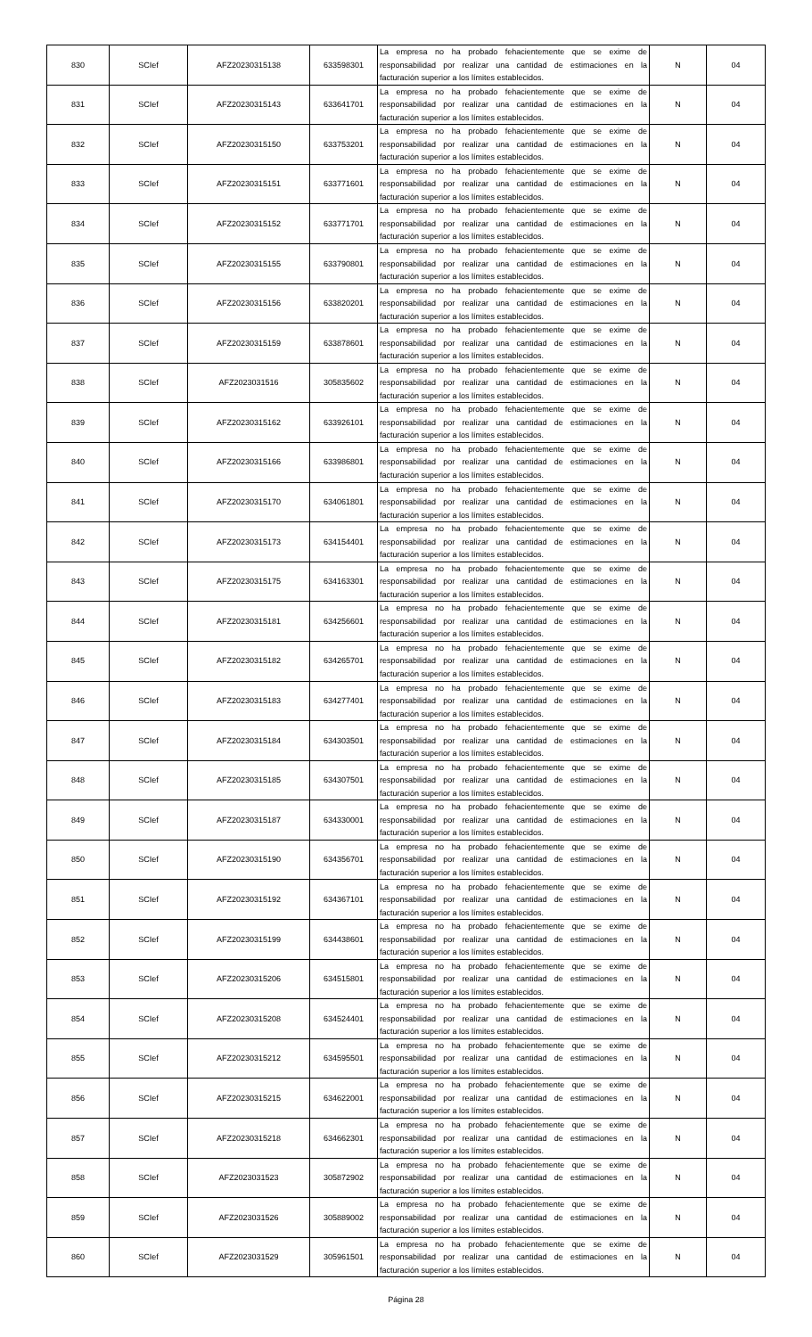| 830 | SCIef | AFZ20230315138 | 633598301 | La empresa no ha probado fehacientemente que se exime de responsabilidad por realizar una cantidad de estimaciones en la facturación superior a los límites establecidos. | N | 04 |
| 831 | SCIef | AFZ20230315143 | 633641701 | La empresa no ha probado fehacientemente que se exime de responsabilidad por realizar una cantidad de estimaciones en la facturación superior a los límites establecidos. | N | 04 |
| 832 | SCIef | AFZ20230315150 | 633753201 | La empresa no ha probado fehacientemente que se exime de responsabilidad por realizar una cantidad de estimaciones en la facturación superior a los límites establecidos. | N | 04 |
| 833 | SCIef | AFZ20230315151 | 633771601 | La empresa no ha probado fehacientemente que se exime de responsabilidad por realizar una cantidad de estimaciones en la facturación superior a los límites establecidos. | N | 04 |
| 834 | SCIef | AFZ20230315152 | 633771701 | La empresa no ha probado fehacientemente que se exime de responsabilidad por realizar una cantidad de estimaciones en la facturación superior a los límites establecidos. | N | 04 |
| 835 | SCIef | AFZ20230315155 | 633790801 | La empresa no ha probado fehacientemente que se exime de responsabilidad por realizar una cantidad de estimaciones en la facturación superior a los límites establecidos. | N | 04 |
| 836 | SCIef | AFZ20230315156 | 633820201 | La empresa no ha probado fehacientemente que se exime de responsabilidad por realizar una cantidad de estimaciones en la facturación superior a los límites establecidos. | N | 04 |
| 837 | SCIef | AFZ20230315159 | 633878601 | La empresa no ha probado fehacientemente que se exime de responsabilidad por realizar una cantidad de estimaciones en la facturación superior a los límites establecidos. | N | 04 |
| 838 | SCIef | AFZ2023031516 | 305835602 | La empresa no ha probado fehacientemente que se exime de responsabilidad por realizar una cantidad de estimaciones en la facturación superior a los límites establecidos. | N | 04 |
| 839 | SCIef | AFZ20230315162 | 633926101 | La empresa no ha probado fehacientemente que se exime de responsabilidad por realizar una cantidad de estimaciones en la facturación superior a los límites establecidos. | N | 04 |
| 840 | SCIef | AFZ20230315166 | 633986801 | La empresa no ha probado fehacientemente que se exime de responsabilidad por realizar una cantidad de estimaciones en la facturación superior a los límites establecidos. | N | 04 |
| 841 | SCIef | AFZ20230315170 | 634061801 | La empresa no ha probado fehacientemente que se exime de responsabilidad por realizar una cantidad de estimaciones en la facturación superior a los límites establecidos. | N | 04 |
| 842 | SCIef | AFZ20230315173 | 634154401 | La empresa no ha probado fehacientemente que se exime de responsabilidad por realizar una cantidad de estimaciones en la facturación superior a los límites establecidos. | N | 04 |
| 843 | SCIef | AFZ20230315175 | 634163301 | La empresa no ha probado fehacientemente que se exime de responsabilidad por realizar una cantidad de estimaciones en la facturación superior a los límites establecidos. | N | 04 |
| 844 | SCIef | AFZ20230315181 | 634256601 | La empresa no ha probado fehacientemente que se exime de responsabilidad por realizar una cantidad de estimaciones en la facturación superior a los límites establecidos. | N | 04 |
| 845 | SCIef | AFZ20230315182 | 634265701 | La empresa no ha probado fehacientemente que se exime de responsabilidad por realizar una cantidad de estimaciones en la facturación superior a los límites establecidos. | N | 04 |
| 846 | SCIef | AFZ20230315183 | 634277401 | La empresa no ha probado fehacientemente que se exime de responsabilidad por realizar una cantidad de estimaciones en la facturación superior a los límites establecidos. | N | 04 |
| 847 | SCIef | AFZ20230315184 | 634303501 | La empresa no ha probado fehacientemente que se exime de responsabilidad por realizar una cantidad de estimaciones en la facturación superior a los límites establecidos. | N | 04 |
| 848 | SCIef | AFZ20230315185 | 634307501 | La empresa no ha probado fehacientemente que se exime de responsabilidad por realizar una cantidad de estimaciones en la facturación superior a los límites establecidos. | N | 04 |
| 849 | SCIef | AFZ20230315187 | 634330001 | La empresa no ha probado fehacientemente que se exime de responsabilidad por realizar una cantidad de estimaciones en la facturación superior a los límites establecidos. | N | 04 |
| 850 | SCIef | AFZ20230315190 | 634356701 | La empresa no ha probado fehacientemente que se exime de responsabilidad por realizar una cantidad de estimaciones en la facturación superior a los límites establecidos. | N | 04 |
| 851 | SCIef | AFZ20230315192 | 634367101 | La empresa no ha probado fehacientemente que se exime de responsabilidad por realizar una cantidad de estimaciones en la facturación superior a los límites establecidos. | N | 04 |
| 852 | SCIef | AFZ20230315199 | 634438601 | La empresa no ha probado fehacientemente que se exime de responsabilidad por realizar una cantidad de estimaciones en la facturación superior a los límites establecidos. | N | 04 |
| 853 | SCIef | AFZ20230315206 | 634515801 | La empresa no ha probado fehacientemente que se exime de responsabilidad por realizar una cantidad de estimaciones en la facturación superior a los límites establecidos. | N | 04 |
| 854 | SCIef | AFZ20230315208 | 634524401 | La empresa no ha probado fehacientemente que se exime de responsabilidad por realizar una cantidad de estimaciones en la facturación superior a los límites establecidos. | N | 04 |
| 855 | SCIef | AFZ20230315212 | 634595501 | La empresa no ha probado fehacientemente que se exime de responsabilidad por realizar una cantidad de estimaciones en la facturación superior a los límites establecidos. | N | 04 |
| 856 | SCIef | AFZ20230315215 | 634622001 | La empresa no ha probado fehacientemente que se exime de responsabilidad por realizar una cantidad de estimaciones en la facturación superior a los límites establecidos. | N | 04 |
| 857 | SCIef | AFZ20230315218 | 634662301 | La empresa no ha probado fehacientemente que se exime de responsabilidad por realizar una cantidad de estimaciones en la facturación superior a los límites establecidos. | N | 04 |
| 858 | SCIef | AFZ2023031523 | 305872902 | La empresa no ha probado fehacientemente que se exime de responsabilidad por realizar una cantidad de estimaciones en la facturación superior a los límites establecidos. | N | 04 |
| 859 | SCIef | AFZ2023031526 | 305889002 | La empresa no ha probado fehacientemente que se exime de responsabilidad por realizar una cantidad de estimaciones en la facturación superior a los límites establecidos. | N | 04 |
| 860 | SCIef | AFZ2023031529 | 305961501 | La empresa no ha probado fehacientemente que se exime de responsabilidad por realizar una cantidad de estimaciones en la facturación superior a los límites establecidos. | N | 04 |
Página 28